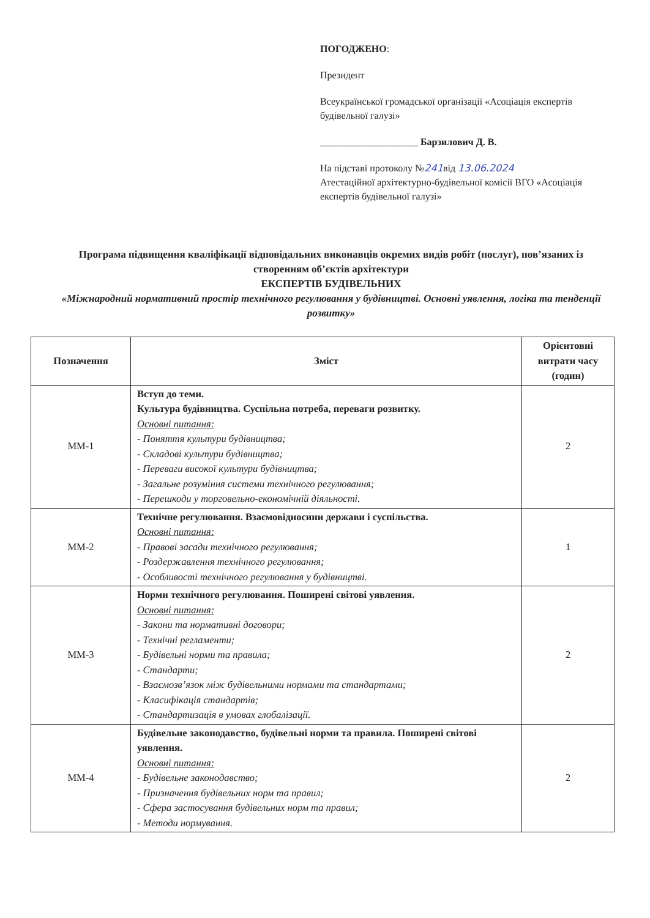ПОГОДЖЕНО:
Президент
Всеукраїнської громадської організації «Асоціація експертів будівельної галузі»
____________________ Барзилович Д. В.
На підставі протоколу №241від 13.06.2024
Атестаційної архітектурно-будівельної комісії ВГО «Асоціація експертів будівельної галузі»
Програма підвищення кваліфікації відповідальних виконавців окремих видів робіт (послуг), пов’язаних із створенням об’єктів архітектури
ЕКСПЕРТІВ БУДІВЕЛЬНИХ
«Міжнародний нормативний простір технічного регулювання у будівництві. Основні уявлення, логіка та тенденції розвитку»
| Позначення | Зміст | Орієнтовні витрати часу (годин) |
| --- | --- | --- |
| ММ-1 | Вступ до теми. Культура будівництва. Суспільна потреба, переваги розвитку. Основні питання: - Поняття культури будівництва; - Складові культури будівництва; - Переваги високої культури будівництва; - Загальне розуміння системи технічного регулювання; - Перешкоди у торговельно-економічній діяльності. | 2 |
| ММ-2 | Технічне регулювання. Взаємовідносини держави і суспільства. Основні питання: - Правові засади технічного регулювання; - Роздержавлення технічного регулювання; - Особливості технічного регулювання у будівництві. | 1 |
| ММ-3 | Норми технічного регулювання. Поширені світові уявлення. Основні питання: - Закони та нормативні договори; - Технічні регламенти; - Будівельні норми та правила; - Стандарти; - Взаємозв’язок між будівельними нормами та стандартами; - Класифікація стандартів; - Стандартизація в умовах глобалізації. | 2 |
| ММ-4 | Будівельне законодавство, будівельні норми та правила. Поширені світові уявлення. Основні питання: - Будівельне законодавство; - Призначення будівельних норм та правил; - Сфера застосування будівельних норм та правил; - Методи нормування. | 2 |